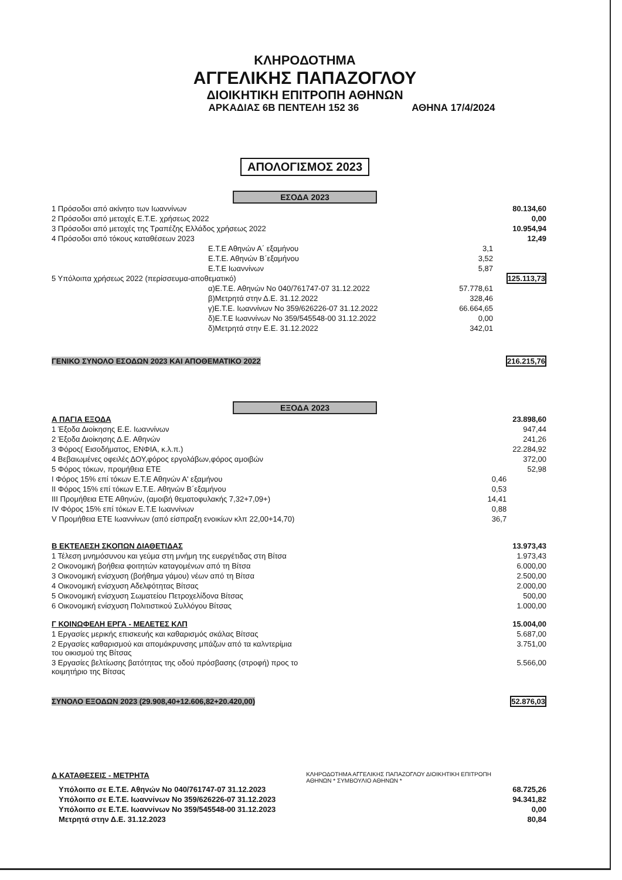ΚΛΗΡΟΔΟΤΗΜΑ
ΑΓΓΕΛΙΚΗΣ ΠΑΠΑΖΟΓΛΟΥ
ΔΙΟΙΚΗΤΙΚΗ ΕΠΙΤΡΟΠΗ ΑΘΗΝΩΝ
ΑΡΚΑΔΙΑΣ 6Β ΠΕΝΤΕΛΗ 152 36 ΑΘΗΝΑ 17/4/2024
ΑΠΟΛΟΓΙΣΜΟΣ 2023
ΕΣΟΔΑ 2023
| 1 Πρόσοδοι από ακίνητο των Ιωαννίνων | | 80.134,60 |
| 2 Πρόσοδοι από μετοχές Ε.Τ.Ε. χρήσεως 2022 | | 0,00 |
| 3 Πρόσοδοι από μετοχές της Τραπέζης Ελλάδος χρήσεως 2022 | | 10.954,94 |
| 4 Πρόσοδοι από τόκους καταθέσεων 2023 | | 12,49 |
| Ε.Τ.Ε Αθηνών Α΄ εξαμήνου | 3,1 | |
| Ε.Τ.Ε. Αθηνών Β΄εξαμήνου | 3,52 | |
| Ε.Τ.Ε Ιωαννίνων | 5,87 | |
| 5 Υπόλοιπα χρήσεως 2022 (περίσσευμα-αποθεματικό) | | 125.113,73 |
| α)Ε.Τ.Ε. Αθηνών Νο 040/761747-07 31.12.2022 | 57.778,61 | |
| β)Μετρητά στην Δ.Ε. 31.12.2022 | 328,46 | |
| γ)Ε.Τ.Ε. Ιωαννίνων Νο 359/626226-07 31.12.2022 | 66.664,65 | |
| δ)Ε.Τ.Ε Ιωαννίνων Νο 359/545548-00 31.12.2022 | 0,00 | |
| δ)Μετρητά στην Ε.Ε. 31.12.2022 | 342,01 | |
| ΓΕΝΙΚΟ ΣΥΝΟΛΟ ΕΣΟΔΩΝ 2023 ΚΑΙ ΑΠΟΘΕΜΑΤΙΚΟ 2022 | | 216.215,76 |
ΕΞΟΔΑ 2023
| Α ΠΑΓΙΑ ΕΞΟΔΑ | | 23.898,60 |
| 1 Έξοδα Διοίκησης Ε.Ε. Ιωαννίνων | | 947,44 |
| 2 Έξοδα Διοίκησης Δ.Ε. Αθηνών | | 241,26 |
| 3 Φόρος( Εισοδήματος, ΕΝΦΙΑ, κ.λ.π.) | | 22.284,92 |
| 4 Βεβαιωμένες οφειλές ΔΟΥ,φόρος εργολάβων,φόρος αμοιβών | | 372,00 |
| 5 Φόρος τόκων, προμήθεια ΕΤΕ | | 52,98 |
| I Φόρος 15% επί τόκων Ε.Τ.Ε Αθηνών Α' εξαμήνου | 0,46 | |
| II Φόρος 15% επί τόκων Ε.Τ.Ε. Αθηνών Β΄εξαμήνου | 0,53 | |
| III Προμήθεια ΕΤΕ Αθηνών, (αμοιβή θεματοφυλακής 7,32+7,09+) | 14,41 | |
| IV Φόρος 15% επί τόκων Ε.Τ.Ε Ιωαννίνων | 0,88 | |
| V Προμήθεια ΕΤΕ Ιωαννίνων (από είσπραξη ενοικίων κλπ 22,00+14,70) | 36,7 | |
| Β ΕΚΤΕΛΕΣΗ ΣΚΟΠΩΝ ΔΙΑΘΕΤΙΔΑΣ | | 13.973,43 |
| 1 Τέλεση μνημόσυνου και γεύμα στη μνήμη της ευεργέτιδας στη Βίτσα | | 1.973,43 |
| 2 Οικονομική βοήθεια φοιτητών καταγομένων από τη Βίτσα | | 6.000,00 |
| 3 Οικονομική ενίσχυση (βοήθημα γάμου) νέων από τη Βίτσα | | 2.500,00 |
| 4 Οικονομική ενίσχυση Αδελφότητας Βίτσας | | 2.000,00 |
| 5 Οικονομική ενίσχυση Σωματείου Πετροχελίδονα Βίτσας | | 500,00 |
| 6 Οικονομική ενίσχυση Πολιτιστικού Συλλόγου Βίτσας | | 1.000,00 |
| Γ ΚΟΙΝΩΦΕΛΗ ΕΡΓΑ - ΜΕΛΕΤΕΣ ΚΛΠ | | 15.004,00 |
| 1 Εργασίες μερικής επισκευής και καθαρισμός σκάλας Βίτσας | | 5.687,00 |
| 2 Εργασίες καθαρισμού και απομάκρυνσης μπάζων από τα καλντερίμια του οικισμού της Βίτσας | | 3.751,00 |
| 3 Εργασίες βελτίωσης βατότητας της οδού πρόσβασης (στροφή) προς το κοιμητήριο της Βίτσας | | 5.566,00 |
| ΣΥΝΟΛΟ ΕΞΟΔΩΝ 2023 (29.908,40+12.606,82+20.420,00) | | 52.876,03 |
| Δ ΚΑΤΑΘΕΣΕΙΣ - ΜΕΤΡΗΤΑ | ΚΛΗΡΟΔΟΤΗΜΑ ΑΓΓΕΛΙΚΗΣ ΠΑΠΑΖΟΓΛΟΥ ΔΙΟΙΚΗΤΙΚΗ ΕΠΙΤΡΟΠΗ ΑΘΗΝΩΝ * ΣΥΜΒΟΥΛΙΟ ΑΘΗΝΩΝ * | |
| Υπόλοιπο σε Ε.Τ.Ε. Αθηνών Νο 040/761747-07 31.12.2023 | | 68.725,26 |
| Υπόλοιπο σε Ε.Τ.Ε. Ιωαννίνων Νο 359/626226-07 31.12.2023 | | 94.341,82 |
| Υπόλοιπο σε Ε.Τ.Ε. Ιωαννίνων Νο 359/545548-00 31.12.2023 | | 0,00 |
| Μετρητά στην Δ.Ε. 31.12.2023 | | 80,84 |